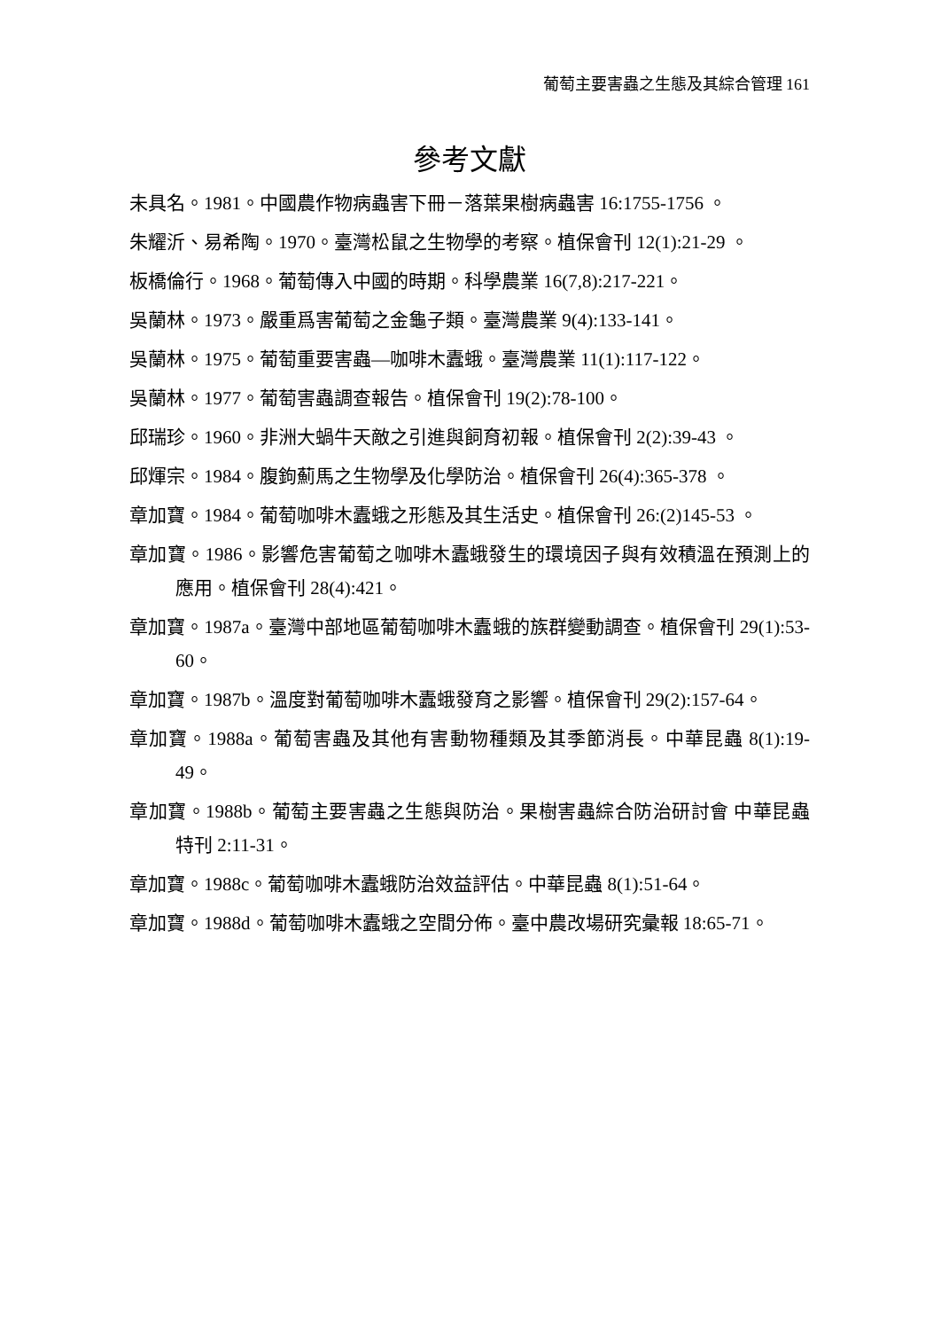葡萄主要害蟲之生態及其綜合管理 161
參考文獻
未具名。1981。中國農作物病蟲害下冊－落葉果樹病蟲害 16:1755-1756 。
朱耀沂、易希陶。1970。臺灣松鼠之生物學的考察。植保會刊 12(1):21-29 。
板橋倫行。1968。葡萄傳入中國的時期。科學農業 16(7,8):217-221。
吳蘭林。1973。嚴重爲害葡萄之金龜子類。臺灣農業 9(4):133-141。
吳蘭林。1975。葡萄重要害蟲—咖啡木蠹蛾。臺灣農業 11(1):117-122。
吳蘭林。1977。葡萄害蟲調查報告。植保會刊 19(2):78-100。
邱瑞珍。1960。非洲大蝸牛天敵之引進與飼育初報。植保會刊 2(2):39-43 。
邱煇宗。1984。腹鉤薊馬之生物學及化學防治。植保會刊 26(4):365-378 。
章加寶。1984。葡萄咖啡木蠹蛾之形態及其生活史。植保會刊 26:(2)145-53 。
章加寶。1986。影響危害葡萄之咖啡木蠹蛾發生的環境因子與有效積溫在預測上的應用。植保會刊 28(4):421。
章加寶。1987a。臺灣中部地區葡萄咖啡木蠹蛾的族群變動調查。植保會刊 29(1):53-60。
章加寶。1987b。溫度對葡萄咖啡木蠹蛾發育之影響。植保會刊 29(2):157-64。
章加寶。1988a。葡萄害蟲及其他有害動物種類及其季節消長。中華昆蟲 8(1):19-49。
章加寶。1988b。葡萄主要害蟲之生態與防治。果樹害蟲綜合防治研討會 中華昆蟲特刊 2:11-31。
章加寶。1988c。葡萄咖啡木蠹蛾防治效益評估。中華昆蟲 8(1):51-64。
章加寶。1988d。葡萄咖啡木蠹蛾之空間分佈。臺中農改場研究彙報 18:65-71。